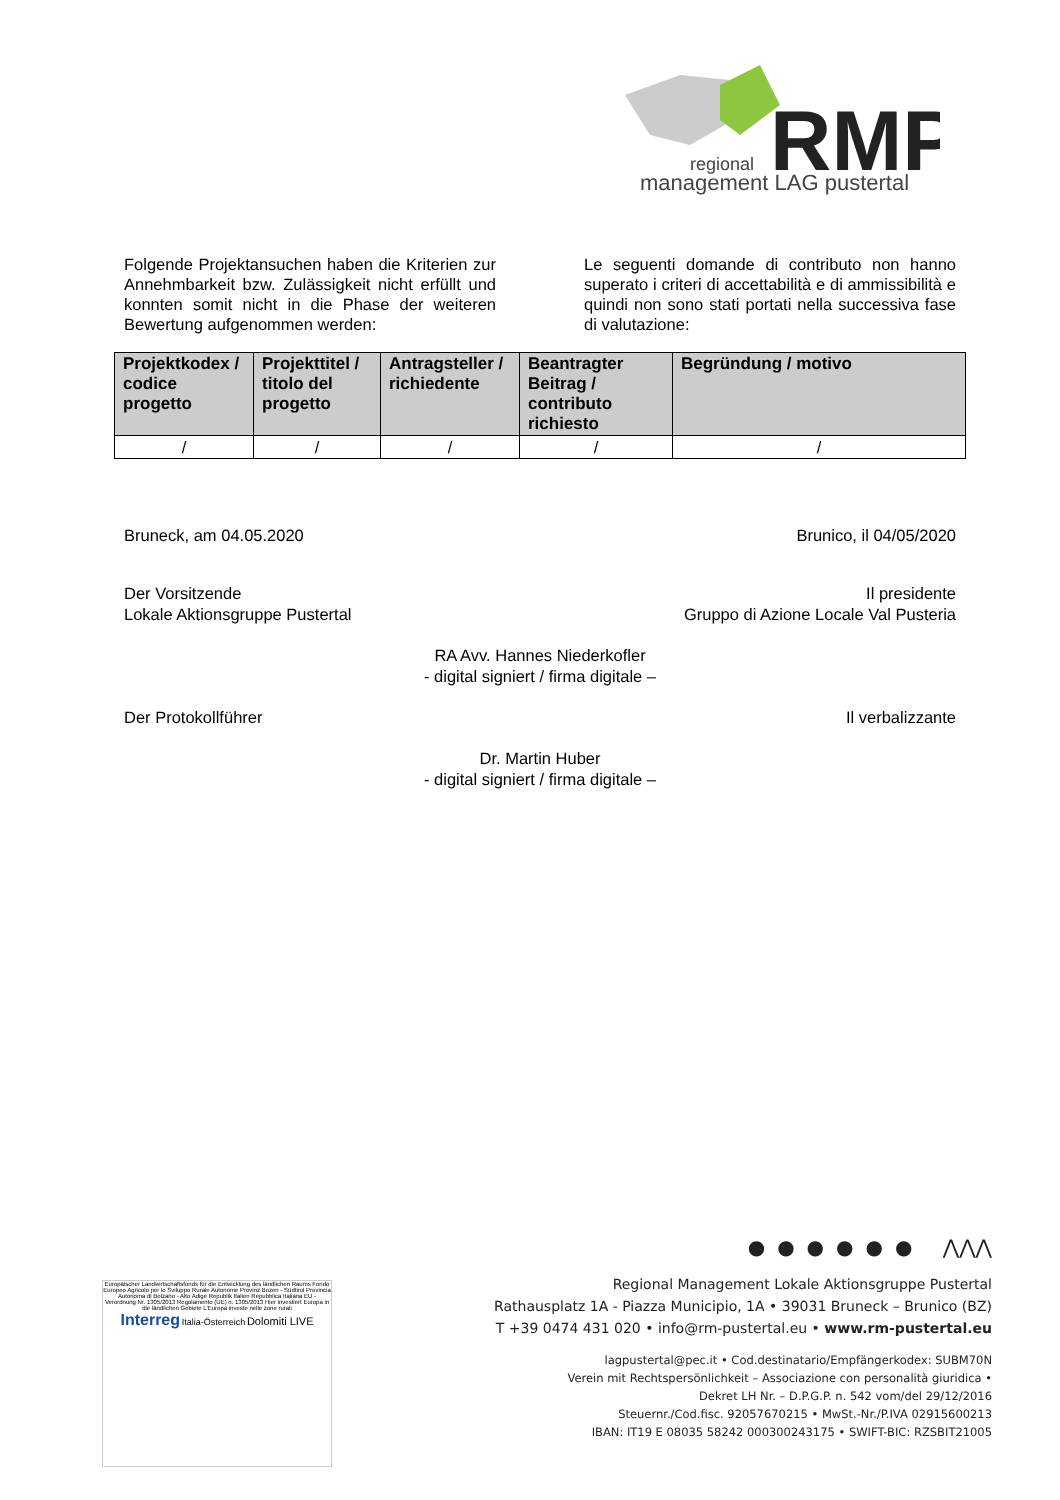RMP
regional
management LAG pustertal
Folgende Projektansuchen haben die Kriterien zur Annehmbarkeit bzw. Zulässigkeit nicht erfüllt und konnten somit nicht in die Phase der weiteren Bewertung aufgenommen werden:
Le seguenti domande di contributo non hanno superato i criteri di accettabilità e di ammissibilità e quindi non sono stati portati nella successiva fase di valutazione:
| Projektkodex / codice progetto | Projekttitel / titolo del progetto | Antragsteller / richiedente | Beantragter Beitrag / contributo richiesto | Begründung / motivo |
| --- | --- | --- | --- | --- |
| / | / | / | / | / |
Bruneck, am 04.05.2020 Brunico, il 04/05/2020
Der Vorsitzende
Lokale Aktionsgruppe Pustertal Il presidente
Gruppo di Azione Locale Val Pusteria
RA Avv. Hannes Niederkofler
- digital signiert / firma digitale –
Der Protokollführer Il verbalizzante
Dr. Martin Huber
- digital signiert / firma digitale –
Europäischer Landwirtschaftsfonds für die Entwicklung des ländlichen Raums Fondo Europeo Agricolo per lo Sviluppo Rurale Autonome Provinz Bozen - Südtirol Provincia Autonoma di Bolzano - Alto Adige Republik Italien Repubblica Italiana EU - Verordnung Nr. 1305/2013 Regolamento (UE) n. 1305/2013 Hier investiert Europa in die ländlichen Gebiete L'Europa investe nelle zone rurali
Interreg Italia-Österreich Dolomiti LIVE
●●●●●● ⋀⋀⋀
Regional Management Lokale Aktionsgruppe Pustertal
Rathausplatz 1A - Piazza Municipio, 1A • 39031 Bruneck – Brunico (BZ)
T +39 0474 431 020 • info@rm-pustertal.eu • www.rm-pustertal.eu
lagpustertal@pec.it • Cod.destinatario/Empfängerkodex: SUBM70N
Verein mit Rechtspersönlichkeit – Associazione con personalità giuridica •
Dekret LH Nr. – D.P.G.P. n. 542 vom/del 29/12/2016
Steuernr./Cod.fisc. 92057670215 • MwSt.-Nr./P.IVA 02915600213
IBAN: IT19 E 08035 58242 000300243175 • SWIFT-BIC: RZSBIT21005